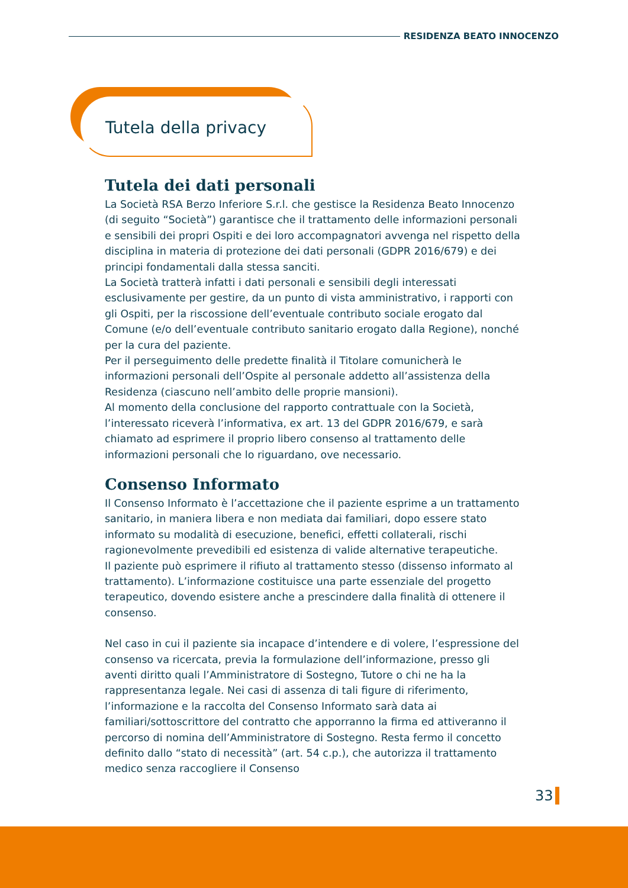RESIDENZA BEATO INNOCENZO
Tutela della privacy
Tutela dei dati personali
La Società RSA Berzo Inferiore S.r.l. che gestisce la Residenza Beato Innocenzo (di seguito “Società”) garantisce che il trattamento delle informazioni personali e sensibili dei propri Ospiti e dei loro accompagnatori avvenga nel rispetto della disciplina in materia di protezione dei dati personali (GDPR 2016/679) e dei principi fondamentali dalla stessa sanciti.
La Società tratterà infatti i dati personali e sensibili degli interessati esclusivamente per gestire, da un punto di vista amministrativo, i rapporti con gli Ospiti, per la riscossione dell’eventuale contributo sociale erogato dal Comune (e/o dell’eventuale contributo sanitario erogato dalla Regione), nonché per la cura del paziente.
Per il perseguimento delle predette finalità il Titolare comunicherà le informazioni personali dell’Ospite al personale addetto all’assistenza della Residenza (ciascuno nell’ambito delle proprie mansioni).
Al momento della conclusione del rapporto contrattuale con la Società, l’interessato riceverà l’informativa, ex art. 13 del GDPR 2016/679, e sarà chiamato ad esprimere il proprio libero consenso al trattamento delle informazioni personali che lo riguardano, ove necessario.
Consenso Informato
Il Consenso Informato è l’accettazione che il paziente esprime a un trattamento sanitario, in maniera libera e non mediata dai familiari, dopo essere stato informato su modalità di esecuzione, benefici, effetti collaterali, rischi ragionevolmente prevedibili ed esistenza di valide alternative terapeutiche.
Il paziente può esprimere il rifiuto al trattamento stesso (dissenso informato al trattamento). L’informazione costituisce una parte essenziale del progetto terapeutico, dovendo esistere anche a prescindere dalla finalità di ottenere il consenso.
Nel caso in cui il paziente sia incapace d’intendere e di volere, l’espressione del consenso va ricercata, previa la formulazione dell’informazione, presso gli aventi diritto quali l’Amministratore di Sostegno, Tutore o chi ne ha la rappresentanza legale. Nei casi di assenza di tali figure di riferimento, l’informazione e la raccolta del Consenso Informato sarà data ai familiari/sottoscrittore del contratto che apporranno la firma ed attiveranno il percorso di nomina dell’Amministratore di Sostegno. Resta fermo il concetto definito dallo “stato di necessità” (art. 54 c.p.), che autorizza il trattamento medico senza raccogliere il Consenso
33